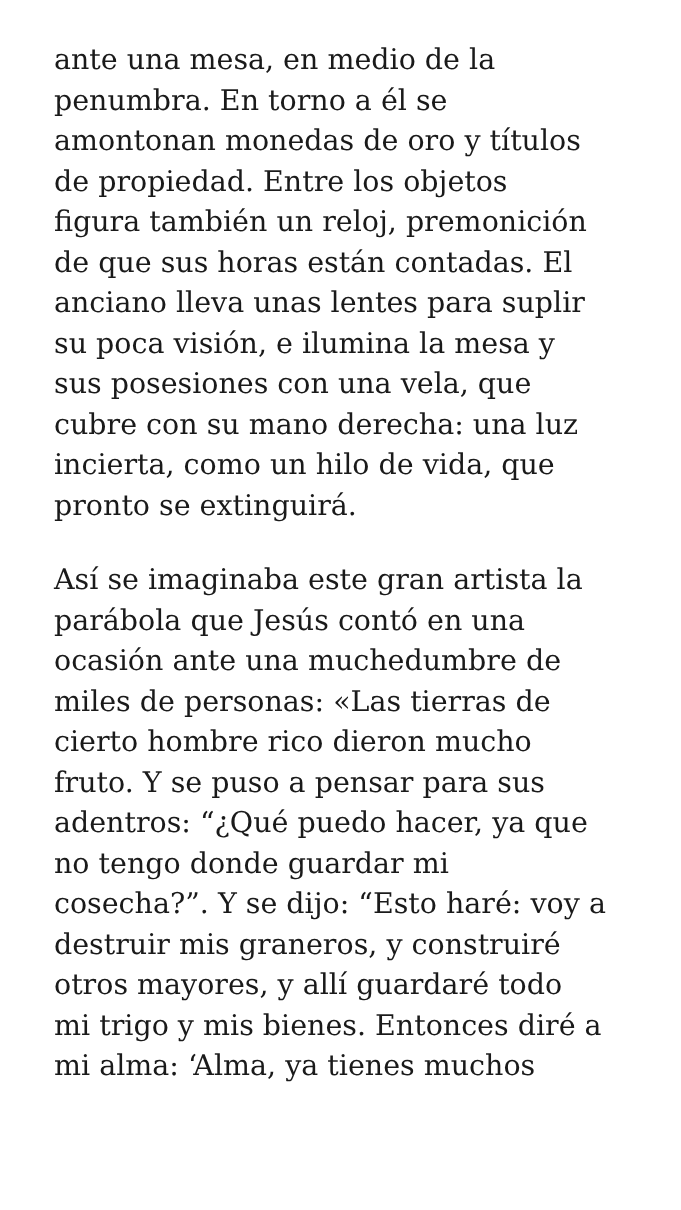ante una mesa, en medio de la
penumbra. En torno a él se
amontonan monedas de oro y títulos
de propiedad. Entre los objetos
figura también un reloj, premonición
de que sus horas están contadas. El
anciano lleva unas lentes para suplir
su poca visión, e ilumina la mesa y
sus posesiones con una vela, que
cubre con su mano derecha: una luz
incierta, como un hilo de vida, que
pronto se extinguirá.
Así se imaginaba este gran artista la
parábola que Jesús contó en una
ocasión ante una muchedumbre de
miles de personas: «Las tierras de
cierto hombre rico dieron mucho
fruto. Y se puso a pensar para sus
adentros: “¿Qué puedo hacer, ya que
no tengo donde guardar mi
cosecha?”. Y se dijo: “Esto haré: voy a
destruir mis graneros, y construiré
otros mayores, y allí guardaré todo
mi trigo y mis bienes. Entonces diré a
mi alma: ‘Alma, ya tienes muchos